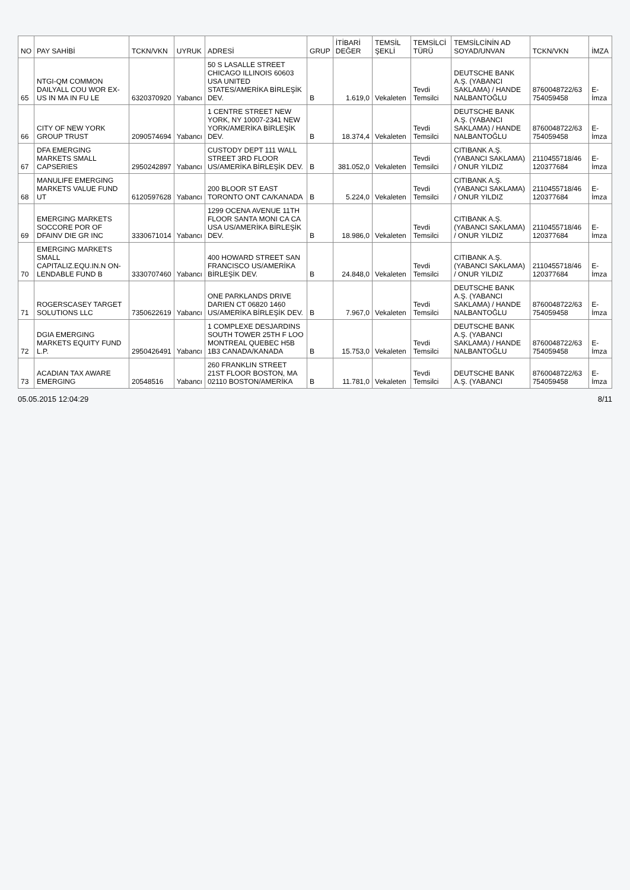| NO | PAY SAHİBİ | TCKN/VKN | UYRUK | ADRESİ | GRUP | İTİBARİ DEĞER | TEMSİL ŞEKLİ | TEMSİLCİ TÜRÜ | TEMSİLCİNİN AD SOYAD/UNVAN | TCKN/VKN | İMZA |
| --- | --- | --- | --- | --- | --- | --- | --- | --- | --- | --- | --- |
| 65 | NTGI-QM COMMON DAILYALL COU WOR EX-US IN MA IN FU LE | 6320370920 | Yabancı | 50 S LASALLE STREET CHICAGO ILLINOIS 60603 USA UNITED STATES/AMERİKA BİRLEŞİK DEV. | B | 1.619,0 | Vekaleten | Tevdi Temsilci | DEUTSCHE BANK A.Ş. (YABANCI SAKLAMA) / HANDE NALBANTOĞLU | 8760048722/63 754059458 | E-İmza |
| 66 | CITY OF NEW YORK GROUP TRUST | 2090574694 | Yabancı | 1 CENTRE STREET NEW YORK, NY 10007-2341 NEW YORK/AMERİKA BİRLEŞİK DEV. | B | 18.374,4 | Vekaleten | Tevdi Temsilci | DEUTSCHE BANK A.Ş. (YABANCI SAKLAMA) / HANDE NALBANTOĞLU | 8760048722/63 754059458 | E-İmza |
| 67 | DFA EMERGING MARKETS SMALL CAPSERIES | 2950242897 | Yabancı | CUSTODY DEPT 111 WALL STREET 3RD FLOOR US/AMERİKA BİRLEŞİK DEV. | B | 381.052,0 | Vekaleten | Tevdi Temsilci | CITIBANK A.Ş. (YABANCI SAKLAMA) / ONUR YILDIZ | 2110455718/46 120377684 | E-İmza |
| 68 | MANULIFE EMERGING MARKETS VALUE FUND UT | 6120597628 | Yabancı | 200 BLOOR ST EAST TORONTO ONT CA/KANADA | B | 5.224,0 | Vekaleten | Tevdi Temsilci | CITIBANK A.Ş. (YABANCI SAKLAMA) / ONUR YILDIZ | 2110455718/46 120377684 | E-İmza |
| 69 | EMERGING MARKETS SOCCORE POR OF DFAINV DIE GR INC | 3330671014 | Yabancı | 1299 OCENA AVENUE 11TH FLOOR SANTA MONI CA CA USA US/AMERİKA BİRLEŞİK DEV. | B | 18.986,0 | Vekaleten | Tevdi Temsilci | CITIBANK A.Ş. (YABANCI SAKLAMA) / ONUR YILDIZ | 2110455718/46 120377684 | E-İmza |
| 70 | EMERGING MARKETS SMALL CAPITALIZ.EQU.IN.N ON-LENDABLE FUND B | 3330707460 | Yabancı | 400 HOWARD STREET SAN FRANCISCO US/AMERİKA BİRLEŞİK DEV. | B | 24.848,0 | Vekaleten | Tevdi Temsilci | CITIBANK A.Ş. (YABANCI SAKLAMA) / ONUR YILDIZ | 2110455718/46 120377684 | E-İmza |
| 71 | ROGERSCASEY TARGET SOLUTIONS LLC | 7350622619 | Yabancı | ONE PARKLANDS DRIVE DARIEN CT 06820 1460 US/AMERİKA BİRLEŞİK DEV. | B | 7.967,0 | Vekaleten | Tevdi Temsilci | DEUTSCHE BANK A.Ş. (YABANCI SAKLAMA) / HANDE NALBANTOĞLU | 8760048722/63 754059458 | E-İmza |
| 72 | DGIA EMERGING MARKETS EQUITY FUND L.P. | 2950426491 | Yabancı | 1 COMPLEXE DESJARDINS SOUTH TOWER 25TH F LOO MONTREAL QUEBEC H5B 1B3 CANADA/KANADA | B | 15.753,0 | Vekaleten | Tevdi Temsilci | DEUTSCHE BANK A.Ş. (YABANCI SAKLAMA) / HANDE NALBANTOĞLU | 8760048722/63 754059458 | E-İmza |
| 73 | ACADIAN TAX AWARE EMERGING | 20548516 | Yabancı | 260 FRANKLIN STREET 21ST FLOOR BOSTON, MA 02110 BOSTON/AMERİKA | B | 11.781,0 | Vekaleten | Tevdi Temsilci | DEUTSCHE BANK A.Ş. (YABANCI | 8760048722/63 754059458 | E-İmza |
05.05.2015 12:04:29 8/11